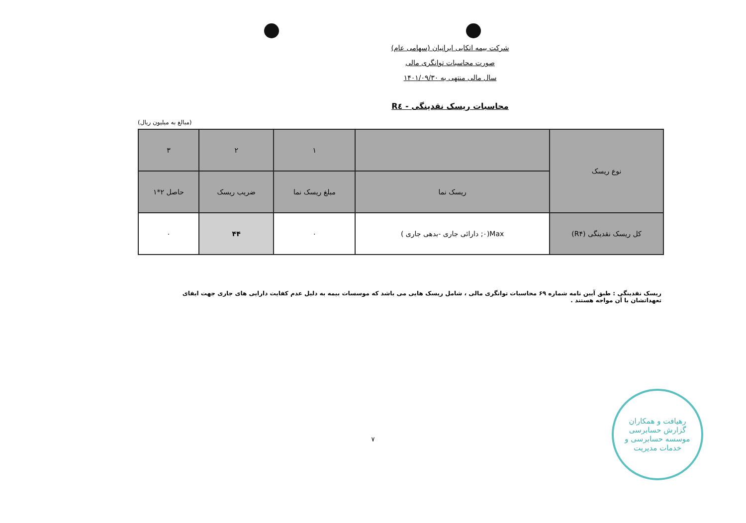شرکت بیمه اتکایی ایرانیان (سهامی عام)
صورت محاسبات توانگری مالی
سال مالی منتهی به ۱۴۰۱/۰۹/۳۰
محاسبات ریسک نقدینگی - R٤
(مبالغ به میلیون ریال)
| نوع ریسک | | ۱ | ۲ | ۳ |
| | ریسک نما | مبلغ ریسک نما | ضریب ریسک | حاصل ۲*۱ |
| کل ریسک نقدینگی (R۴) | Max(۰; دارائی جاری -بدهی جاری ) | ۰ | ۴۴ | ۰ |
ریسک نقدینگی : طبق آیین نامه شماره ۶۹ محاسبات توانگری مالی ، شامل ریسک هایی می باشد که موسسات بیمه به دلیل عدم کفایت دارایی های جاری جهت ایفای تعهداتشان با آن مواجه هستند .
۷
رهیافت و همکاران
گزارش حسابرسی
موسسه حسابرسی و خدمات مدیریت